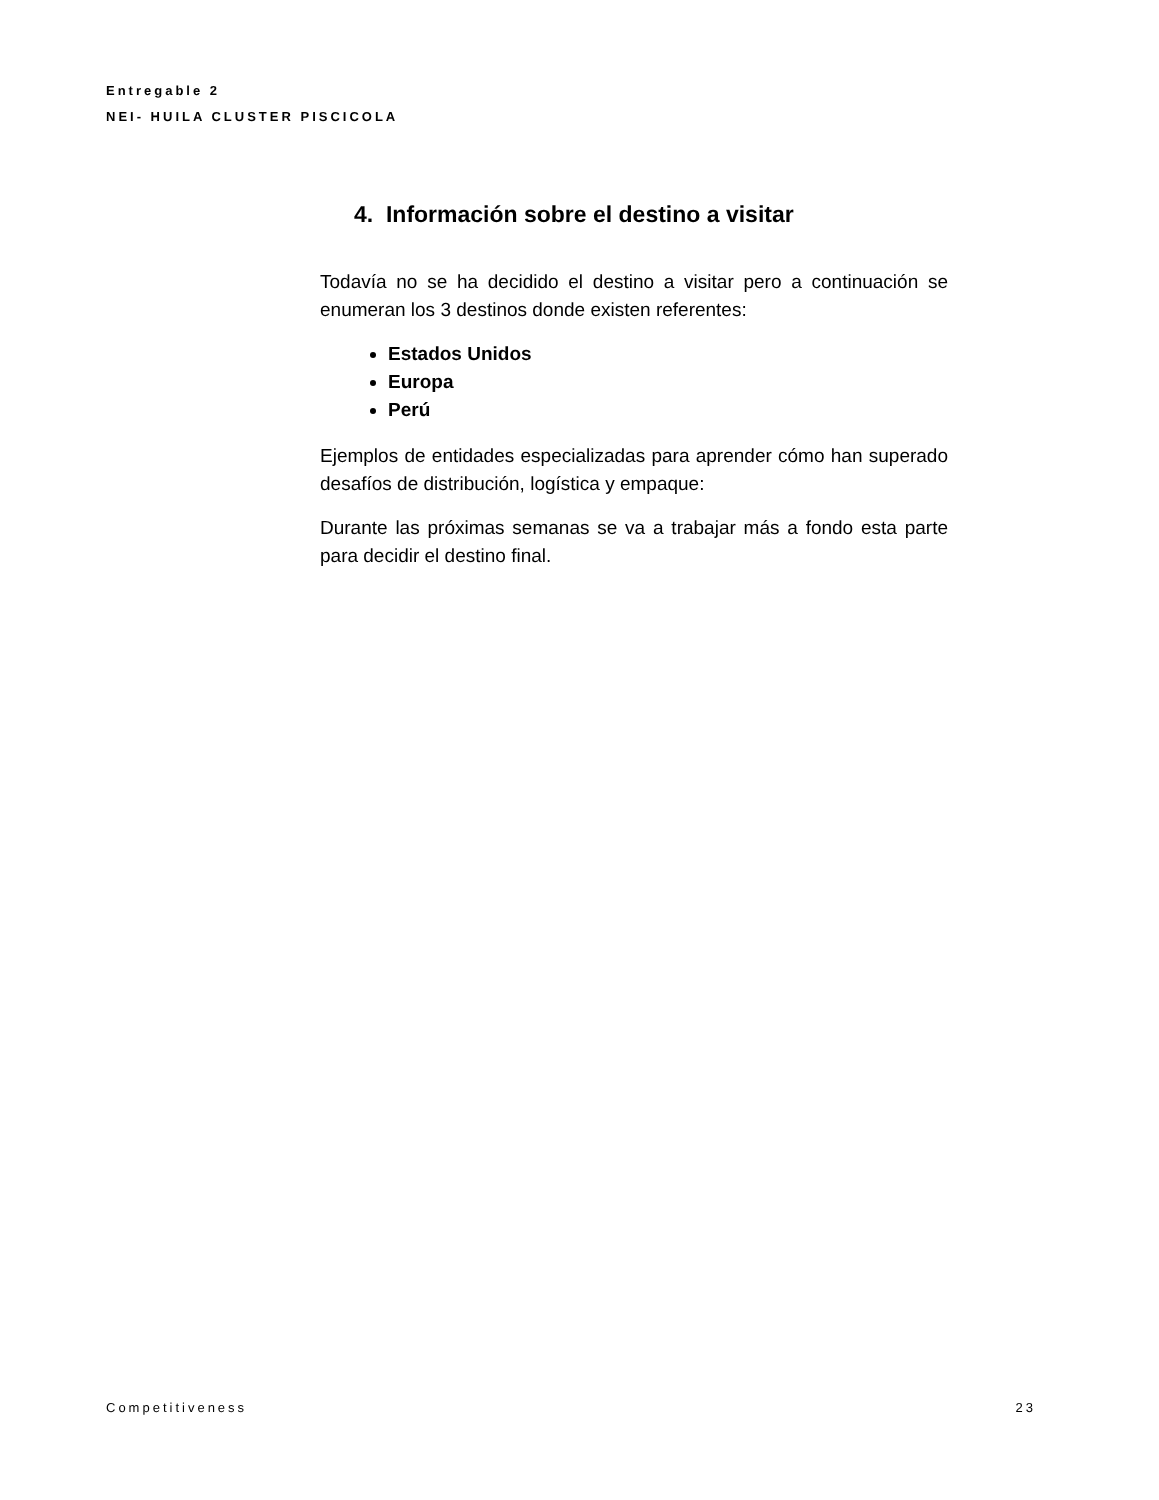Entregable 2
NEI- HUILA CLUSTER PISCICOLA
4. Información sobre el destino a visitar
Todavía no se ha decidido el destino a visitar pero a continuación se enumeran los 3 destinos donde existen referentes:
Estados Unidos
Europa
Perú
Ejemplos de entidades especializadas para aprender cómo han superado desafíos de distribución, logística y empaque:
Durante las próximas semanas se va a trabajar más a fondo esta parte para decidir el destino final.
Competitiveness 23